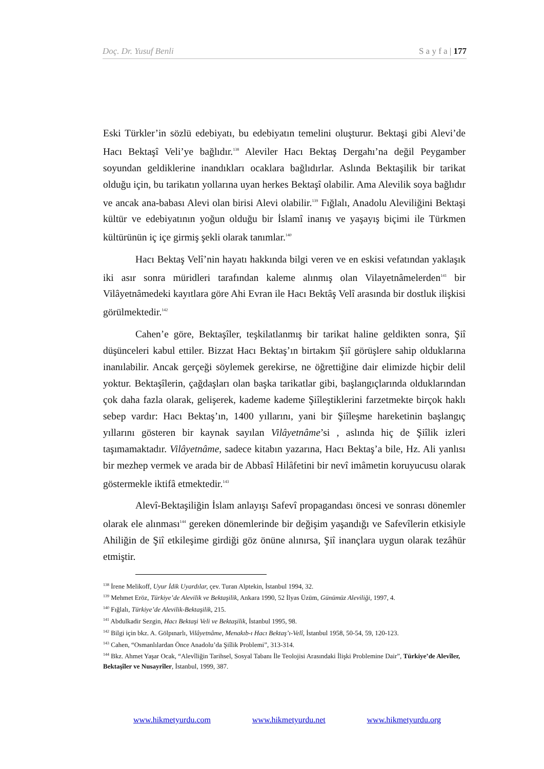Doç. Dr. Yusuf Benli S a y f a | 177
Eski Türkler’in sözlü edebiyatı, bu edebiyatın temelini oluşturur. Bektaşi gibi Alevi’de Hacı Bektaşî Veli’ye bağlıdır.<sup>138</sup> Aleviler Hacı Bektaş Dergahı’na değil Peygamber soyundan geldiklerine inandıkları ocaklara bağlıdırlar. Aslında Bektaşilik bir tarikat olduğu için, bu tarikatın yollarına uyan herkes Bektaşî olabilir. Ama Alevilik soya bağlıdır ve ancak ana-babası Alevi olan birisi Alevi olabilir.<sup>139</sup> Fığlalı, Anadolu Aleviliğini Bektaşi kültür ve edebiyatının yoğun olduğu bir İslamî inanış ve yaşayış biçimi ile Türkmen kültürünün iç içe girmiş şekli olarak tanımlar.<sup>140</sup>
Hacı Bektaş Velî’nin hayatı hakkında bilgi veren ve en eskisi vefatından yaklaşık iki asır sonra müridleri tarafından kaleme alınmış olan Vilayetnâmelerden<sup>141</sup> bir Vilâyetnâmedeki kayıtlara göre Ahi Evran ile Hacı Bektâş Velî arasında bir dostluk ilişkisi görülmektedir.<sup>142</sup>
Cahen’e göre, Bektaşîler, teşkilatlanmış bir tarikat haline geldikten sonra, Şiî düşünceleri kabul ettiler. Bizzat Hacı Bektaş’ın birtakım Şiî görüşlere sahip olduklarına inanılabilir. Ancak gerçeği söylemek gerekirse, ne öğrettiğine dair elimizde hiçbir delil yoktur. Bektaşîlerin, çağdaşları olan başka tarikatlar gibi, başlangıçlarında olduklarından çok daha fazla olarak, gelişerek, kademe kademe Şiîleştiklerini farzetmekte birçok haklı sebep vardır: Hacı Bektaş’ın, 1400 yıllarını, yani bir Şiîleşme hareketinin başlangıç yıllarını gösteren bir kaynak sayılan Vilâyetnâme’si , aslında hiç de Şiîlik izleri taşımamaktadır. Vilâyetnâme, sadece kitabın yazarına, Hacı Bektaş’a bile, Hz. Ali yanlısı bir mezhep vermek ve arada bir de Abbasî Hilâfetini bir nevî imâmetin koruyucusu olarak göstermekle iktifâ etmektedir.<sup>143</sup>
Alevî-Bektaşiliğin İslam anlayışı Safevî propagandası öncesi ve sonrası dönemler olarak ele alınması<sup>144</sup> gereken dönemlerinde bir değişim yaşandığı ve Safevîlerin etkisiyle Ahiliğin de Şiî etkileşime girdiği göz önüne alınırsa, Şiî inançlara uygun olarak tezâhür etmiştir.
<sup>138</sup> İrene Melikoff, Uyur İdik Uyardılar, çev. Turan Alptekin, İstanbul 1994, 32.
<sup>139</sup> Mehmet Eröz, Türkiye’de Alevilik ve Bektaşilik, Ankara 1990, 52 İlyas Üzüm, Günümüz Aleviliği, 1997, 4.
<sup>140</sup> Fığlalı, Türkiye’de Alevilik-Bektaşilik, 215.
<sup>141</sup> Abdulkadir Sezgin, Hacı Bektaşi Veli ve Bektaşilik, İstanbul 1995, 98.
<sup>142</sup> Bilgi için bkz. A. Gölpınarlı, Vilâyetnâme, Menakıb-ı Hacı Bektaş’ı-Velî, İstanbul 1958, 50-54, 59, 120-123.
<sup>143</sup> Cahen, “Osmanlılardan Önce Anadolu’da Şiîlik Problemi”, 313-314.
<sup>144</sup> Bkz. Ahmet Yaşar Ocak, “Alevîliğin Tarihsel, Sosyal Tabanı İle Teolojisi Arasındaki İlişki Problemine Dair”, Türkiye’de Alevîler, Bektaşîler ve Nusayrîler, İstanbul, 1999, 387.
www.hikmetyurdu.com www.hikmetyurdu.net www.hikmetyurdu.org